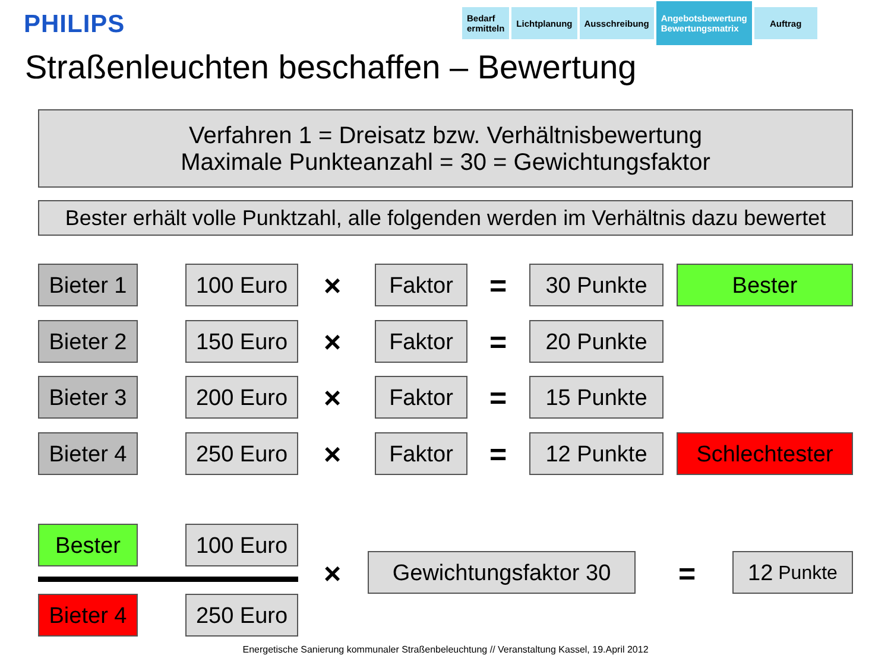PHILIPS
Bedarf
ermitteln
Lichtplanung Ausschreibung
Angebotsbewertung
Bewertungsmatrix
Auftrag
Straßenleuchten beschaffen – Bewertung
Verfahren 1 = Dreisatz bzw. Verhältnisbewertung
Maximale Punkteanzahl = 30 = Gewichtungsfaktor
Bester erhält volle Punktzahl, alle folgenden werden im Verhältnis dazu bewertet
Bieter 1
100 Euro × Faktor = 30 Punkte Bester
Bieter 2
150 Euro × Faktor = 20 Punkte
Bieter 3
200 Euro × Faktor = 15 Punkte
Bieter 4
250 Euro × Faktor = 12 Punkte Schlechtester
Bester 100 Euro
Bieter 4
250 Euro
×
Gewichtungsfaktor 30
=
12 Punkte
Energetische Sanierung kommunaler Straßenbeleuchtung // Veranstaltung Kassel, 19.April 2012